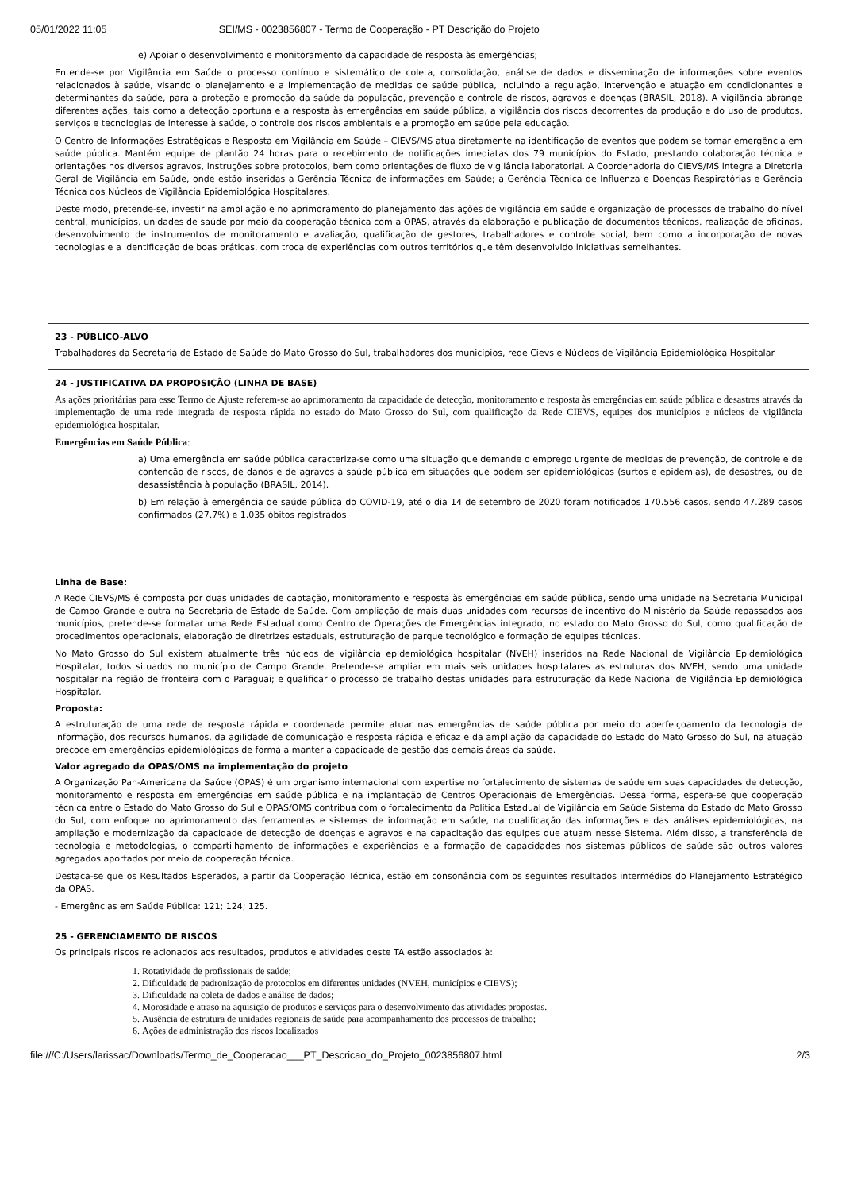05/01/2022 11:05 SEI/MS - 0023856807 - Termo de Cooperação - PT Descrição do Projeto
| e) Apoiar o desenvolvimento e monitoramento da capacidade de resposta às emergências; Entende-se por Vigilância em Saúde o processo contínuo e sistemático de coleta, consolidação, análise de dados e disseminação de informações sobre eventos relacionados à saúde, visando o planejamento e a implementação de medidas de saúde pública, incluindo a regulação, intervenção e atuação em condicionantes e determinantes da saúde, para a proteção e promoção da saúde da população, prevenção e controle de riscos, agravos e doenças (BRASIL, 2018). A vigilância abrange diferentes ações, tais como a detecção oportuna e a resposta às emergências em saúde pública, a vigilância dos riscos decorrentes da produção e do uso de produtos, serviços e tecnologias de interesse à saúde, o controle dos riscos ambientais e a promoção em saúde pela educação. O Centro de Informações Estratégicas e Resposta em Vigilância em Saúde – CIEVS/MS atua diretamente na identificação de eventos que podem se tornar emergência em saúde pública. Mantém equipe de plantão 24 horas para o recebimento de notificações imediatas dos 79 municípios do Estado, prestando colaboração técnica e orientações nos diversos agravos, instruções sobre protocolos, bem como orientações de fluxo de vigilância laboratorial. A Coordenadoria do CIEVS/MS integra a Diretoria Geral de Vigilância em Saúde, onde estão inseridas a Gerência Técnica de informações em Saúde; a Gerência Técnica de Influenza e Doenças Respiratórias e Gerência Técnica dos Núcleos de Vigilância Epidemiológica Hospitalares. Deste modo, pretende-se, investir na ampliação e no aprimoramento do planejamento das ações de vigilância em saúde e organização de processos de trabalho do nível central, municípios, unidades de saúde por meio da cooperação técnica com a OPAS, através da elaboração e publicação de documentos técnicos, realização de oficinas, desenvolvimento de instrumentos de monitoramento e avaliação, qualificação de gestores, trabalhadores e controle social, bem como a incorporação de novas tecnologias e a identificação de boas práticas, com troca de experiências com outros territórios que têm desenvolvido iniciativas semelhantes. |
| 23 - PÚBLICO-ALVO Trabalhadores da Secretaria de Estado de Saúde do Mato Grosso do Sul, trabalhadores dos municípios, rede Cievs e Núcleos de Vigilância Epidemiológica Hospitalar |
| 24 - JUSTIFICATIVA DA PROPOSIÇÃO (LINHA DE BASE) As ações prioritárias para esse Termo de Ajuste referem-se ao aprimoramento da capacidade de detecção, monitoramento e resposta às emergências em saúde pública e desastres através da implementação de uma rede integrada de resposta rápida no estado do Mato Grosso do Sul, com qualificação da Rede CIEVS, equipes dos municípios e núcleos de vigilância epidemiológica hospitalar. Emergências em Saúde Pública : a) Uma emergência em saúde pública caracteriza-se como uma situação que demande o emprego urgente de medidas de prevenção, de controle e de contenção de riscos, de danos e de agravos à saúde pública em situações que podem ser epidemiológicas (surtos e epidemias), de desastres, ou de desassistência à população (BRASIL, 2014). b) Em relação à emergência de saúde pública do COVID-19, até o dia 14 de setembro de 2020 foram notificados 170.556 casos, sendo 47.289 casos confirmados (27,7%) e 1.035 óbitos registrados Linha de Base: A Rede CIEVS/MS é composta por duas unidades de captação, monitoramento e resposta às emergências em saúde pública, sendo uma unidade na Secretaria Municipal de Campo Grande e outra na Secretaria de Estado de Saúde. Com ampliação de mais duas unidades com recursos de incentivo do Ministério da Saúde repassados aos municípios, pretende-se formatar uma Rede Estadual como Centro de Operações de Emergências integrado, no estado do Mato Grosso do Sul, como qualificação de procedimentos operacionais, elaboração de diretrizes estaduais, estruturação de parque tecnológico e formação de equipes técnicas. No Mato Grosso do Sul existem atualmente três núcleos de vigilância epidemiológica hospitalar (NVEH) inseridos na Rede Nacional de Vigilância Epidemiológica Hospitalar, todos situados no município de Campo Grande. Pretende-se ampliar em mais seis unidades hospitalares as estruturas dos NVEH, sendo uma unidade hospitalar na região de fronteira com o Paraguai; e qualificar o processo de trabalho destas unidades para estruturação da Rede Nacional de Vigilância Epidemiológica Hospitalar. Proposta: A estruturação de uma rede de resposta rápida e coordenada permite atuar nas emergências de saúde pública por meio do aperfeiçoamento da tecnologia de informação, dos recursos humanos, da agilidade de comunicação e resposta rápida e eficaz e da ampliação da capacidade do Estado do Mato Grosso do Sul, na atuação precoce em emergências epidemiológicas de forma a manter a capacidade de gestão das demais áreas da saúde. Valor agregado da OPAS/OMS na implementação do projeto A Organização Pan-Americana da Saúde (OPAS) é um organismo internacional com expertise no fortalecimento de sistemas de saúde em suas capacidades de detecção, monitoramento e resposta em emergências em saúde pública e na implantação de Centros Operacionais de Emergências. Dessa forma, espera-se que cooperação técnica entre o Estado do Mato Grosso do Sul e OPAS/OMS contribua com o fortalecimento da Política Estadual de Vigilância em Saúde Sistema do Estado do Mato Grosso do Sul, com enfoque no aprimoramento das ferramentas e sistemas de informação em saúde, na qualificação das informações e das análises epidemiológicas, na ampliação e modernização da capacidade de detecção de doenças e agravos e na capacitação das equipes que atuam nesse Sistema. Além disso, a transferência de tecnologia e metodologias, o compartilhamento de informações e experiências e a formação de capacidades nos sistemas públicos de saúde são outros valores agregados aportados por meio da cooperação técnica. Destaca-se que os Resultados Esperados, a partir da Cooperação Técnica, estão em consonância com os seguintes resultados intermédios do Planejamento Estratégico da OPAS. - Emergências em Saúde Pública: 121; 124; 125. |
| 25 - GERENCIAMENTO DE RISCOS Os principais riscos relacionados aos resultados, produtos e atividades deste TA estão associados à: 1. Rotatividade de profissionais de saúde; 2. Dificuldade de padronização de protocolos em diferentes unidades (NVEH, municípios e CIEVS); 3. Dificuldade na coleta de dados e análise de dados; 4. Morosidade e atraso na aquisição de produtos e serviços para o desenvolvimento das atividades propostas. 5. Ausência de estrutura de unidades regionais de saúde para acompanhamento dos processos de trabalho; 6. Ações de administração dos riscos localizados |
file:///C:/Users/larissac/Downloads/Termo_de_Cooperacao___PT_Descricao_do_Projeto_0023856807.html 2/3